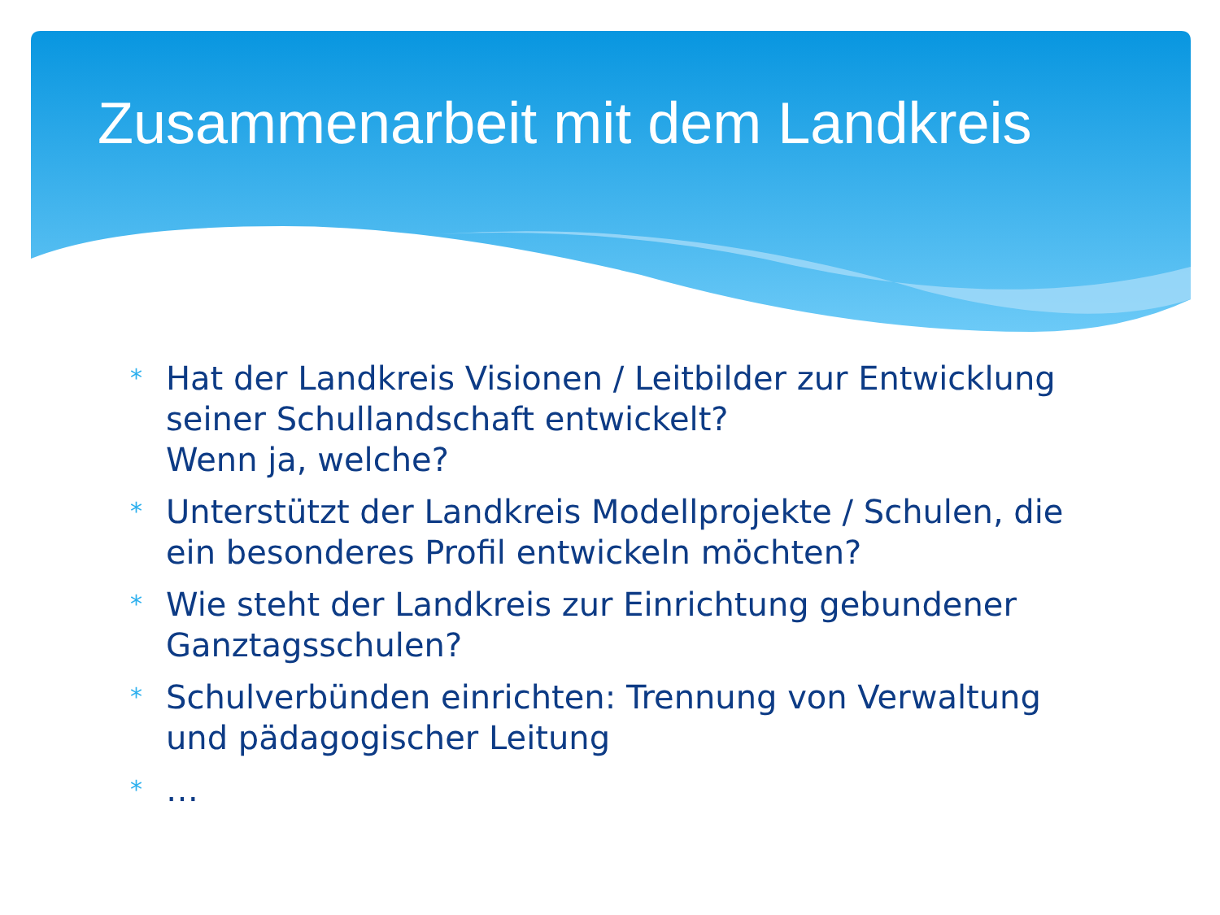Zusammenarbeit mit dem Landkreis
* Hat der Landkreis Visionen / Leitbilder zur Entwicklung seiner Schullandschaft entwickelt?
Wenn ja, welche?
* Unterstützt der Landkreis Modellprojekte / Schulen, die ein besonderes Profil entwickeln möchten?
* Wie steht der Landkreis zur Einrichtung gebundener Ganztagsschulen?
* Schulverbünden einrichten: Trennung von Verwaltung und pädagogischer Leitung
* …